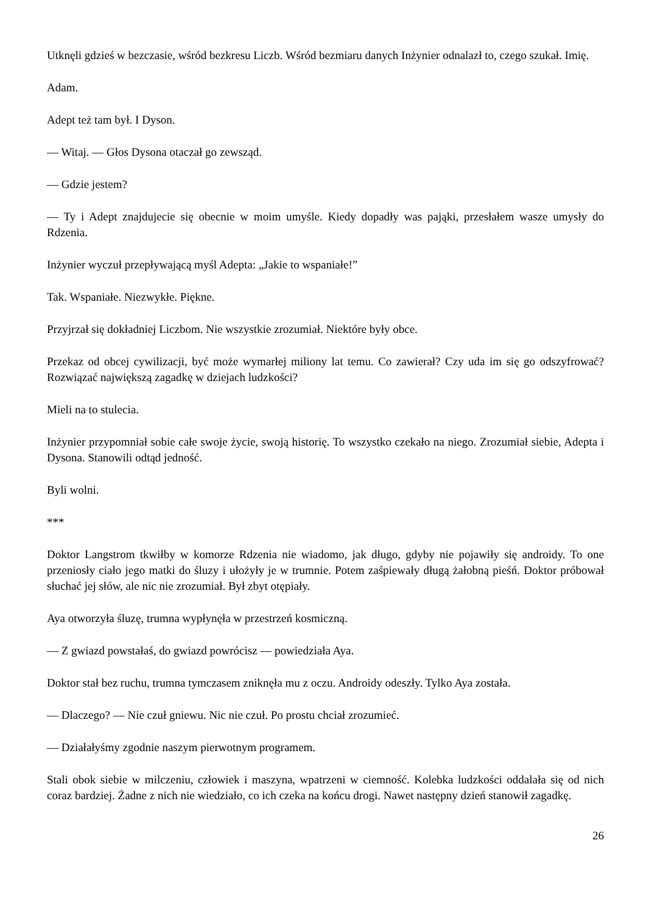Utknęli gdzieś w bezczasie, wśród bezkresu Liczb. Wśród bezmiaru danych Inżynier odnalazł to, czego szukał. Imię.
Adam.
Adept też tam był. I Dyson.
— Witaj. — Głos Dysona otaczał go zewsząd.
— Gdzie jestem?
— Ty i Adept znajdujecie się obecnie w moim umyśle. Kiedy dopadły was pająki, przesłałem wasze umysły do Rdzenia.
Inżynier wyczuł przepływającą myśl Adepta: „Jakie to wspaniałe!”
Tak. Wspaniałe. Niezwykłe. Piękne.
Przyjrzał się dokładniej Liczbom. Nie wszystkie zrozumiał. Niektóre były obce.
Przekaz od obcej cywilizacji, być może wymarłej miliony lat temu. Co zawierał? Czy uda im się go od­szyfrować? Rozwiązać największą zagadkę w dziejach ludzkości?
Mieli na to stulecia.
Inżynier przypomniał sobie całe swoje życie, swoją historię. To wszystko czekało na niego. Zrozumiał siebie, Adepta i Dysona. Stanowili odtąd jedność.
Byli wolni.
***
Doktor Langstrom tkwiłby w komorze Rdzenia nie wiadomo, jak długo, gdyby nie pojawiły się androidy. To one przeniosły ciało jego matki do śluzy i ułożyły je w trumnie. Potem zaśpiewały długą żałobną pieśń. Doktor próbował słuchać jej słów, ale nic nie zrozumiał. Był zbyt otępiały.
Aya otworzyła śluzę, trumna wypłynęła w przestrzeń kosmiczną.
— Z gwiazd powstałaś, do gwiazd powrócisz — powiedziała Aya.
Doktor stał bez ruchu, trumna tymczasem zniknęła mu z oczu. Androidy odeszły. Tylko Aya została.
— Dlaczego? — Nie czuł gniewu. Nic nie czuł. Po prostu chciał zrozumieć.
— Działałyśmy zgodnie naszym pierwotnym programem.
Stali obok siebie w milczeniu, człowiek i maszyna, wpatrzeni w ciemność. Kolebka ludzkości oddalała się od nich coraz bardziej. Żadne z nich nie wiedziało, co ich czeka na końcu drogi. Nawet następny dzień stanowił zagadkę.
26